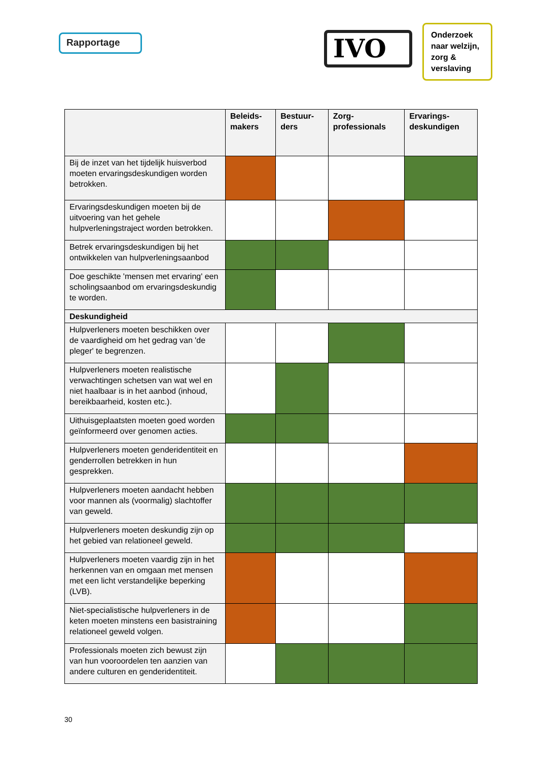Rapportage
IVO
Onderzoek naar welzijn, zorg & verslaving
| | Beleids- makers | Bestuur- ders | Zorg- professionals | Ervarings- deskundigen |
| --- | --- | --- | --- | --- |
| Bij de inzet van het tijdelijk huisverbod moeten ervaringsdeskundigen worden betrokken. | | | | |
| Ervaringsdeskundigen moeten bij de uitvoering van het gehele hulpverleningstraject worden betrokken. | | | | |
| Betrek ervaringsdeskundigen bij het ontwikkelen van hulpverleningsaanbod | | | | |
| Doe geschikte 'mensen met ervaring' een scholingsaanbod om ervaringsdeskundig te worden. | | | | |
| Deskundigheid | | | | |
| Hulpverleners moeten beschikken over de vaardigheid om het gedrag van 'de pleger' te begrenzen. | | | | |
| Hulpverleners moeten realistische verwachtingen schetsen van wat wel en niet haalbaar is in het aanbod (inhoud, bereikbaarheid, kosten etc.). | | | | |
| Uithuisgeplaatsten moeten goed worden geïnformeerd over genomen acties. | | | | |
| Hulpverleners moeten genderidentiteit en genderrollen betrekken in hun gesprekken. | | | | |
| Hulpverleners moeten aandacht hebben voor mannen als (voormalig) slachtoffer van geweld. | | | | |
| Hulpverleners moeten deskundig zijn op het gebied van relationeel geweld. | | | | |
| Hulpverleners moeten vaardig zijn in het herkennen van en omgaan met mensen met een licht verstandelijke beperking (LVB). | | | | |
| Niet-specialistische hulpverleners in de keten moeten minstens een basistraining relationeel geweld volgen. | | | | |
| Professionals moeten zich bewust zijn van hun vooroordelen ten aanzien van andere culturen en genderidentiteit. | | | | |
30